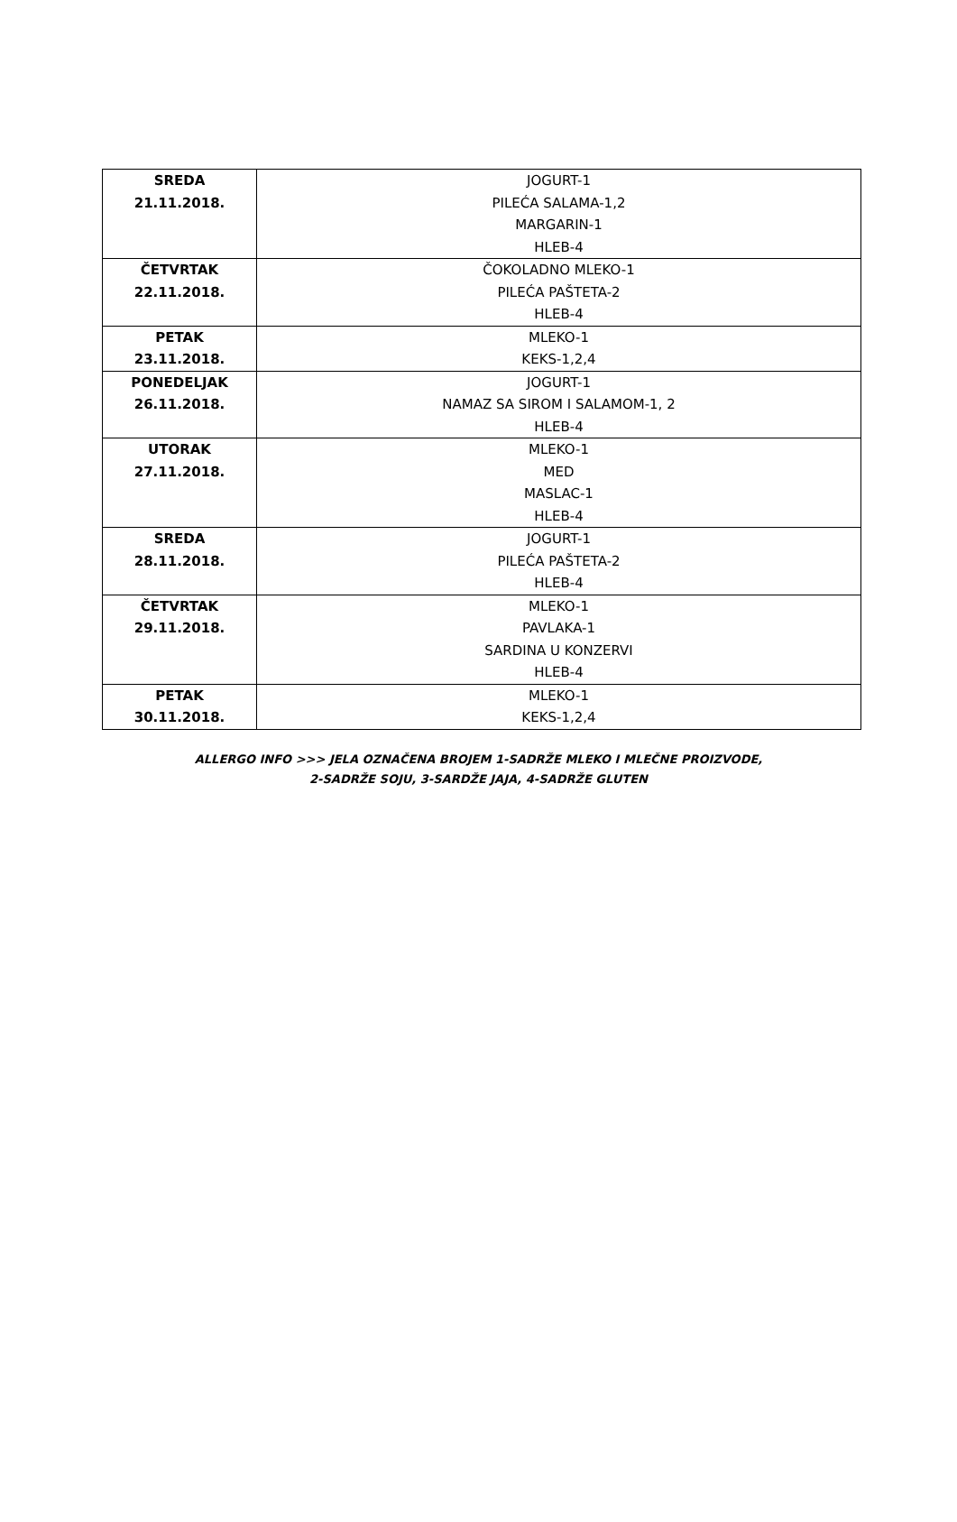| SREDA 21.11.2018. | JOGURT-1 PILEĆA SALAMA-1,2 MARGARIN-1 HLEB-4 |
| ČETVRTAK 22.11.2018. | ČOKOLADNO MLEKO-1 PILEĆA PAŠTETA-2 HLEB-4 |
| PETAK 23.11.2018. | MLEKO-1 KEKS-1,2,4 |
| PONEDELJAK 26.11.2018. | JOGURT-1 NAMAZ SA SIROM I SALAMOM-1, 2 HLEB-4 |
| UTORAK 27.11.2018. | MLEKO-1 MED MASLAC-1 HLEB-4 |
| SREDA 28.11.2018. | JOGURT-1 PILEĆA PAŠTETA-2 HLEB-4 |
| ČETVRTAK 29.11.2018. | MLEKO-1 PAVLAKA-1 SARDINA U KONZERVI HLEB-4 |
| PETAK 30.11.2018. | MLEKO-1 KEKS-1,2,4 |
ALLERGO INFO >>> JELA OZNAČENA BROJEM 1-SADRŽE MLEKO I MLEČNE PROIZVODE,
2-SADRŽE SOJU, 3-SARDŽE JAJA, 4-SADRŽE GLUTEN